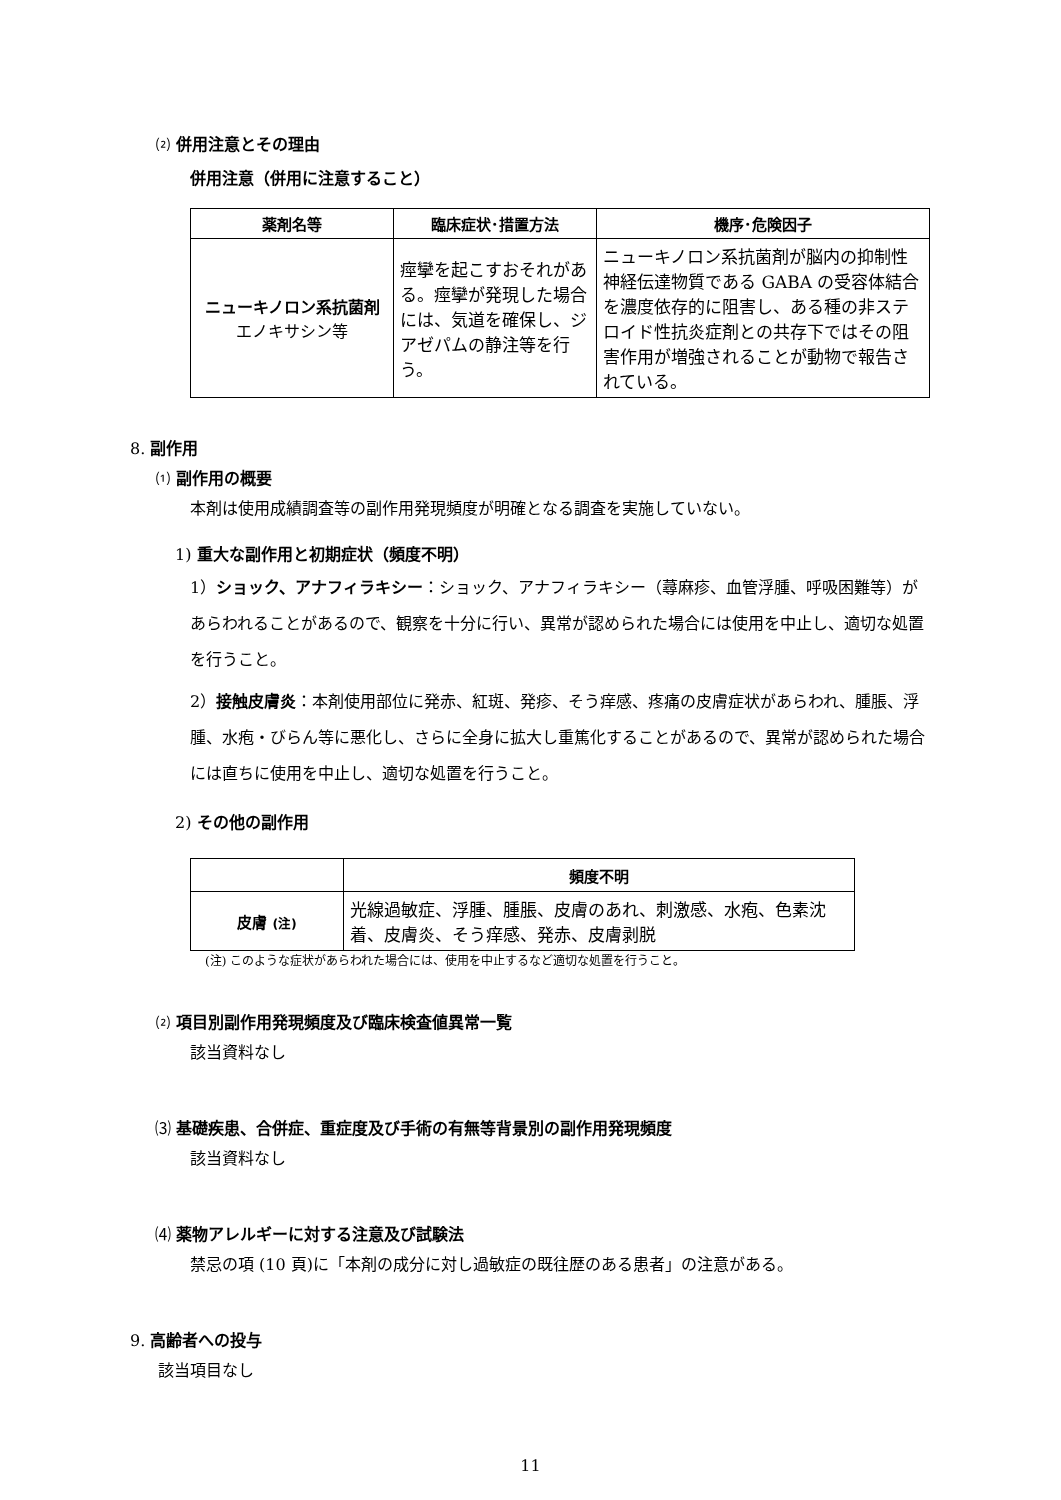⑵ 併用注意とその理由
併用注意（併用に注意すること）
| 薬剤名等 | 臨床症状･措置方法 | 機序･危険因子 |
| --- | --- | --- |
| ニューキノロン系抗菌剤 エノキサシン等 | 痙攣を起こすおそれがある。痙攣が発現した場合には、気道を確保し、ジアゼパムの静注等を行う。 | ニューキノロン系抗菌剤が脳内の抑制性神経伝達物質である GABA の受容体結合を濃度依存的に阻害し、ある種の非ステロイド性抗炎症剤との共存下ではその阻害作用が増強されることが動物で報告されている。 |
8. 副作用
⑴ 副作用の概要
本剤は使用成績調査等の副作用発現頻度が明確となる調査を実施していない。
1) 重大な副作用と初期症状（頻度不明）
1）ショック、アナフィラキシー：ショック、アナフィラキシー（蕁麻疹、血管浮腫、呼吸困難等）があらわれることがあるので、観察を十分に行い、異常が認められた場合には使用を中止し、適切な処置を行うこと。
2）接触皮膚炎：本剤使用部位に発赤、紅斑、発疹、そう痒感、疼痛の皮膚症状があらわれ、腫脹、浮腫、水疱・びらん等に悪化し、さらに全身に拡大し重篤化することがあるので、異常が認められた場合には直ちに使用を中止し、適切な処置を行うこと。
2) その他の副作用
| | 頻度不明 |
| 皮膚 (注) | 光線過敏症、浮腫、腫脹、皮膚のあれ、刺激感、水疱、色素沈着、皮膚炎、そう痒感、発赤、皮膚剥脱 |
(注) このような症状があらわれた場合には、使用を中止するなど適切な処置を行うこと。
⑵ 項目別副作用発現頻度及び臨床検査値異常一覧
該当資料なし
⑶ 基礎疾患、合併症、重症度及び手術の有無等背景別の副作用発現頻度
該当資料なし
⑷ 薬物アレルギーに対する注意及び試験法
禁忌の項 (10 頁)に「本剤の成分に対し過敏症の既往歴のある患者」の注意がある。
9. 高齢者への投与
該当項目なし
11